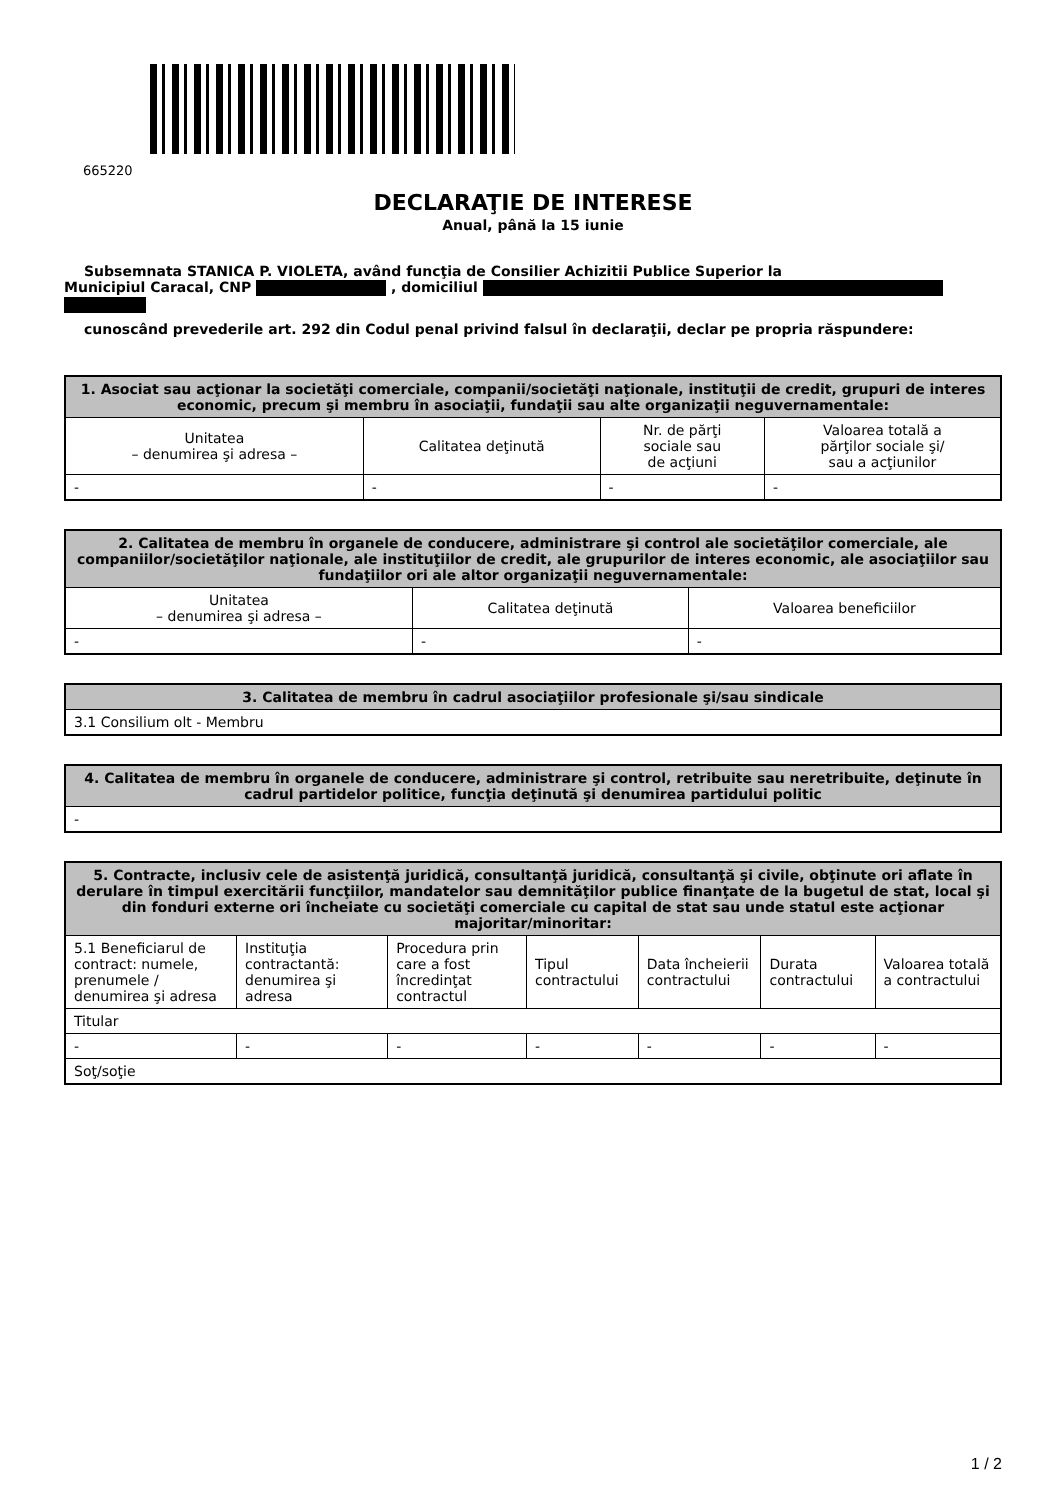665220
DECLARAŢIE DE INTERESE
Anual, până la 15 iunie
Subsemnata STANICA P. VIOLETA, având funcţia de Consilier Achizitii Publice Superior la
Municipiul Caracal, CNP , domiciliul
cunoscând prevederile art. 292 din Codul penal privind falsul în declaraţii, declar pe propria răspundere:
| 1. Asociat sau acţionar la societăţi comerciale, companii/societăţi naţionale, instituţii de credit, grupuri de interes economic, precum şi membru în asociaţii, fundaţii sau alte organizaţii neguvernamentale: | | | |
| --- | --- | --- | --- |
| Unitatea – denumirea şi adresa – | Calitatea deţinută | Nr. de părţi sociale sau de acţiuni | Valoarea totală a părţilor sociale şi/ sau a acţiunilor |
| - | - | - | - |
| 2. Calitatea de membru în organele de conducere, administrare şi control ale societăţilor comerciale, ale companiilor/societăţilor naţionale, ale instituţiilor de credit, ale grupurilor de interes economic, ale asociaţiilor sau fundaţiilor ori ale altor organizaţii neguvernamentale: | | |
| --- | --- | --- |
| Unitatea – denumirea şi adresa – | Calitatea deţinută | Valoarea beneficiilor |
| - | - | - |
| 3. Calitatea de membru în cadrul asociaţiilor profesionale şi/sau sindicale |
| --- |
| 3.1 Consilium olt - Membru |
| 4. Calitatea de membru în organele de conducere, administrare şi control, retribuite sau neretribuite, deţinute în cadrul partidelor politice, funcţia deţinută şi denumirea partidului politic |
| --- |
| - |
| 5. Contracte, inclusiv cele de asistenţă juridică, consultanţă juridică, consultanţă şi civile, obţinute ori aflate în derulare în timpul exercitării funcţiilor, mandatelor sau demnităţilor publice finanţate de la bugetul de stat, local şi din fonduri externe ori încheiate cu societăţi comerciale cu capital de stat sau unde statul este acţionar majoritar/minoritar: | | | | | | |
| --- | --- | --- | --- | --- | --- | --- |
| 5.1 Beneficiarul de contract: numele, prenumele / denumirea şi adresa | Instituţia contractantă: denumirea şi adresa | Procedura prin care a fost încredinţat contractul | Tipul contractului | Data încheierii contractului | Durata contractului | Valoarea totală a contractului |
| Titular | | | | | | |
| - | - | - | - | - | - | - |
| Soţ/soţie | | | | | | |
1 / 2